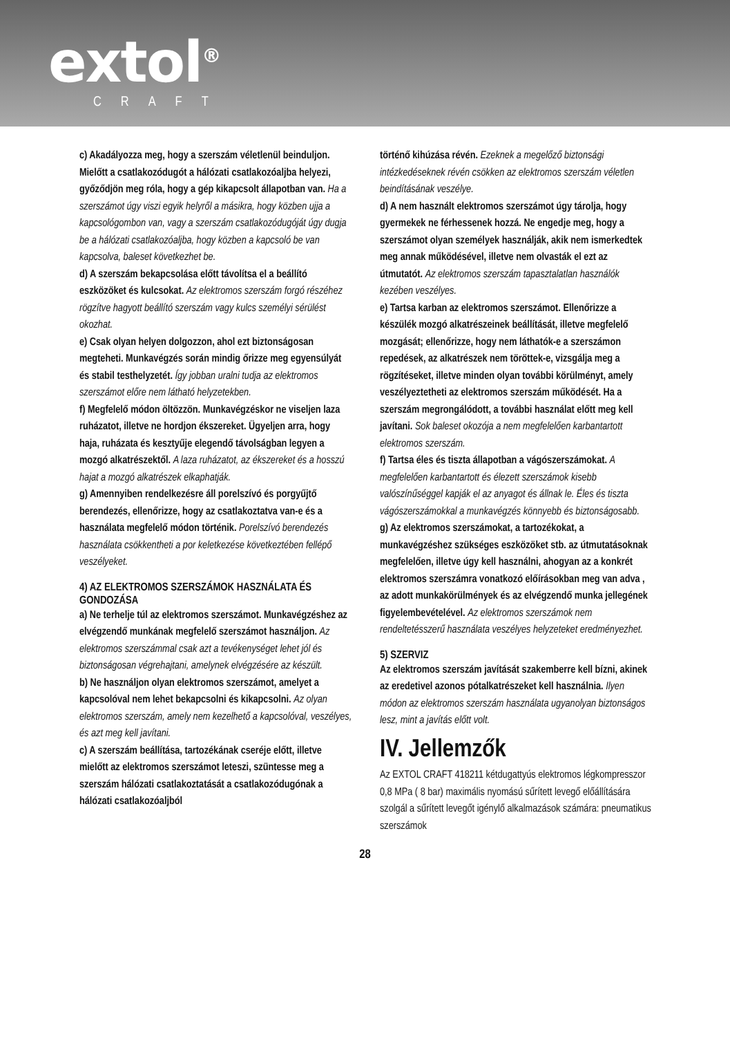extol<sup>®</sup>
CRAFT
c) Akadályozza meg, hogy a szerszám véletlenül beinduljon. Mielőtt a csatlakozódugót a hálózati csatlakozóaljba helyezi, győződjön meg róla, hogy a gép kikapcsolt állapotban van. Ha a szerszámot úgy viszi egyik helyről a másikra, hogy közben ujja a kapcsológombon van, vagy a szerszám csatlakozódugóját úgy dugja be a hálózati csatlakozóaljba, hogy közben a kapcsoló be van kapcsolva, baleset következhet be.
d) A szerszám bekapcsolása előtt távolítsa el a beállító eszközöket és kulcsokat. Az elektromos szerszám forgó részéhez rögzítve hagyott beállító szerszám vagy kulcs személyi sérülést okozhat.
e) Csak olyan helyen dolgozzon, ahol ezt biztonságosan megteheti. Munkavégzés során mindig őrizze meg egyensúlyát és stabil testhelyzetét. Így jobban uralni tudja az elektromos szerszámot előre nem látható helyzetekben.
f) Megfelelő módon öltözzön. Munkavégzéskor ne viseljen laza ruházatot, illetve ne hordjon ékszereket. Ügyeljen arra, hogy haja, ruházata és kesztyűje elegendő távolságban legyen a mozgó alkatrészektől. A laza ruházatot, az ékszereket és a hosszú hajat a mozgó alkatrészek elkaphatják.
g) Amennyiben rendelkezésre áll porelszívó és porgyűjtő berendezés, ellenőrizze, hogy az csatlakoztatva van-e és a használata megfelelő módon történik. Porelszívó berendezés használata csökkentheti a por keletkezése következtében fellépő veszélyeket.
4) AZ ELEKTROMOS SZERSZÁMOK HASZNÁLATA ÉS GONDOZÁSA
a) Ne terhelje túl az elektromos szerszámot. Munkavégzéshez az elvégzendő munkának megfelelő szerszámot használjon. Az elektromos szerszámmal csak azt a tevékenységet lehet jól és biztonságosan végrehajtani, amelynek elvégzésére az készült.
b) Ne használjon olyan elektromos szerszámot, amelyet a kapcsolóval nem lehet bekapcsolni és kikapcsolni. Az olyan elektromos szerszám, amely nem kezelhető a kapcsolóval, veszélyes, és azt meg kell javítani.
c) A szerszám beállítása, tartozékának cseréje előtt, illetve mielőtt az elektromos szerszámot leteszi, szüntesse meg a szerszám hálózati csatlakoztatását a csatlakozódugónak a hálózati csatlakozóaljból
történő kihúzása révén. Ezeknek a megelőző biztonsági intézkedéseknek révén csökken az elektromos szerszám véletlen beindításának veszélye.
d) A nem használt elektromos szerszámot úgy tárolja, hogy gyermekek ne férhessenek hozzá. Ne engedje meg, hogy a szerszámot olyan személyek használják, akik nem ismerkedtek meg annak működésével, illetve nem olvasták el ezt az útmutatót. Az elektromos szerszám tapasztalatlan használók kezében veszélyes.
e) Tartsa karban az elektromos szerszámot. Ellenőrizze a készülék mozgó alkatrészeinek beállítását, illetve megfelelő mozgását; ellenőrizze, hogy nem láthatók-e a szerszámon repedések, az alkatrészek nem töröttek-e, vizsgálja meg a rögzítéseket, illetve minden olyan további körülményt, amely veszélyeztetheti az elektromos szerszám működését. Ha a szerszám megrongálódott, a további használat előtt meg kell javítani. Sok baleset okozója a nem megfelelően karbantartott elektromos szerszám.
f) Tartsa éles és tiszta állapotban a vágószerszámokat. A megfelelően karbantartott és élezett szerszámok kisebb valószínűséggel kapják el az anyagot és állnak le. Éles és tiszta vágószerszámokkal a munkavégzés könnyebb és biztonságosabb.
g) Az elektromos szerszámokat, a tartozékokat, a munkavégzéshez szükséges eszközöket stb. az útmutatásoknak megfelelően, illetve úgy kell használni, ahogyan az a konkrét elektromos szerszámra vonatkozó előírásokban meg van adva , az adott munkakörülmények és az elvégzendő munka jellegének figyelembevételével. Az elektromos szerszámok nem rendeltetésszerű használata veszélyes helyzeteket eredményezhet.
5) SZERVIZ
Az elektromos szerszám javítását szakemberre kell bízni, akinek az eredetivel azonos pótalkatrészeket kell használnia. Ilyen módon az elektromos szerszám használata ugyanolyan biztonságos lesz, mint a javítás előtt volt.
IV. Jellemzők
Az EXTOL CRAFT 418211 kétdugattyús elektromos légkompresszor 0,8 MPa ( 8 bar) maximális nyomású sűrített levegő előállítására szolgál a sűrített levegőt igénylő alkalmazások számára: pneumatikus szerszámok
28